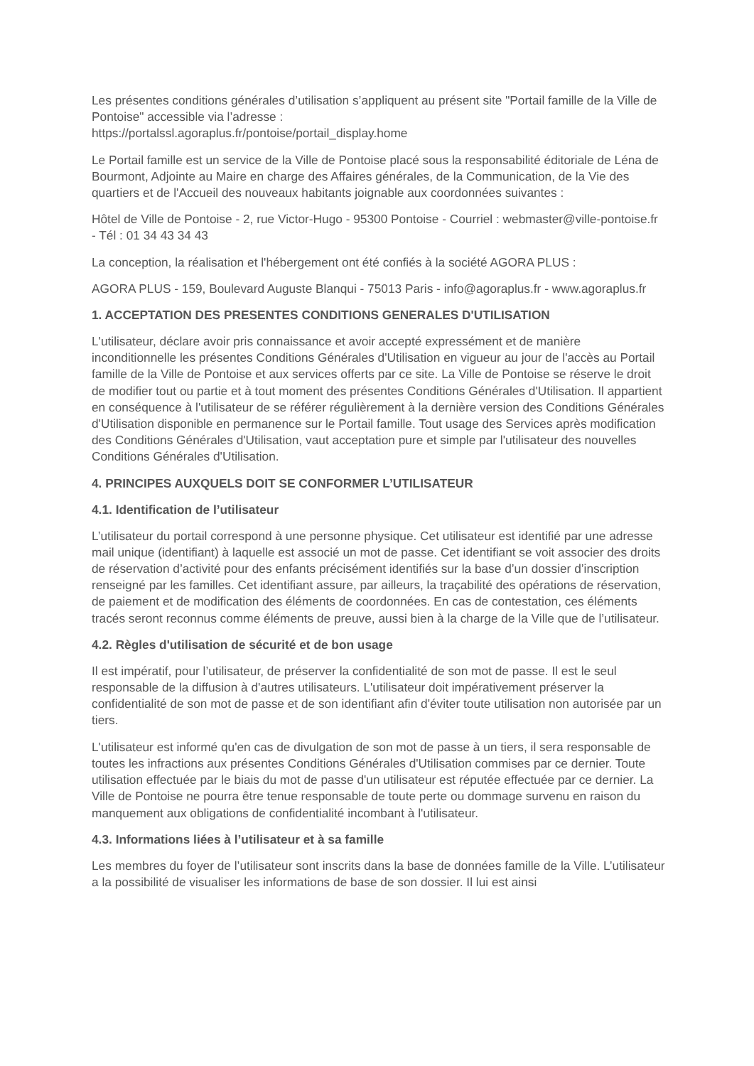Les présentes conditions générales d’utilisation s’appliquent au présent site "Portail famille de la Ville de Pontoise" accessible via l’adresse :
https://portalssl.agoraplus.fr/pontoise/portail_display.home
Le Portail famille est un service de la Ville de Pontoise placé sous la responsabilité éditoriale de Léna de Bourmont, Adjointe au Maire en charge des Affaires générales, de la Communication, de la Vie des quartiers et de l'Accueil des nouveaux habitants joignable aux coordonnées suivantes :
Hôtel de Ville de Pontoise - 2, rue Victor-Hugo - 95300 Pontoise - Courriel : webmaster@ville-pontoise.fr - Tél : 01 34 43 34 43
La conception, la réalisation et l'hébergement ont été confiés à la société AGORA PLUS :
AGORA PLUS - 159, Boulevard Auguste Blanqui - 75013 Paris - info@agoraplus.fr - www.agoraplus.fr
1. ACCEPTATION DES PRESENTES CONDITIONS GENERALES D'UTILISATION
L'utilisateur, déclare avoir pris connaissance et avoir accepté expressément et de manière inconditionnelle les présentes Conditions Générales d'Utilisation en vigueur au jour de l'accès au Portail famille de la Ville de Pontoise et aux services offerts par ce site. La Ville de Pontoise se réserve le droit de modifier tout ou partie et à tout moment des présentes Conditions Générales d'Utilisation. Il appartient en conséquence à l'utilisateur de se référer régulièrement à la dernière version des Conditions Générales d'Utilisation disponible en permanence sur le Portail famille. Tout usage des Services après modification des Conditions Générales d'Utilisation, vaut acceptation pure et simple par l'utilisateur des nouvelles Conditions Générales d'Utilisation.
4. PRINCIPES AUXQUELS DOIT SE CONFORMER L’UTILISATEUR
4.1. Identification de l’utilisateur
L’utilisateur du portail correspond à une personne physique. Cet utilisateur est identifié par une adresse mail unique (identifiant) à laquelle est associé un mot de passe. Cet identifiant se voit associer des droits de réservation d’activité pour des enfants précisément identifiés sur la base d’un dossier d’inscription renseigné par les familles. Cet identifiant assure, par ailleurs, la traçabilité des opérations de réservation, de paiement et de modification des éléments de coordonnées. En cas de contestation, ces éléments tracés seront reconnus comme éléments de preuve, aussi bien à la charge de la Ville que de l’utilisateur.
4.2. Règles d'utilisation de sécurité et de bon usage
Il est impératif, pour l’utilisateur, de préserver la confidentialité de son mot de passe. Il est le seul responsable de la diffusion à d'autres utilisateurs. L'utilisateur doit impérativement préserver la confidentialité de son mot de passe et de son identifiant afin d'éviter toute utilisation non autorisée par un tiers.
L'utilisateur est informé qu'en cas de divulgation de son mot de passe à un tiers, il sera responsable de toutes les infractions aux présentes Conditions Générales d'Utilisation commises par ce dernier. Toute utilisation effectuée par le biais du mot de passe d'un utilisateur est réputée effectuée par ce dernier. La Ville de Pontoise ne pourra être tenue responsable de toute perte ou dommage survenu en raison du manquement aux obligations de confidentialité incombant à l'utilisateur.
4.3. Informations liées à l’utilisateur et à sa famille
Les membres du foyer de l’utilisateur sont inscrits dans la base de données famille de la Ville. L’utilisateur a la possibilité de visualiser les informations de base de son dossier. Il lui est ainsi